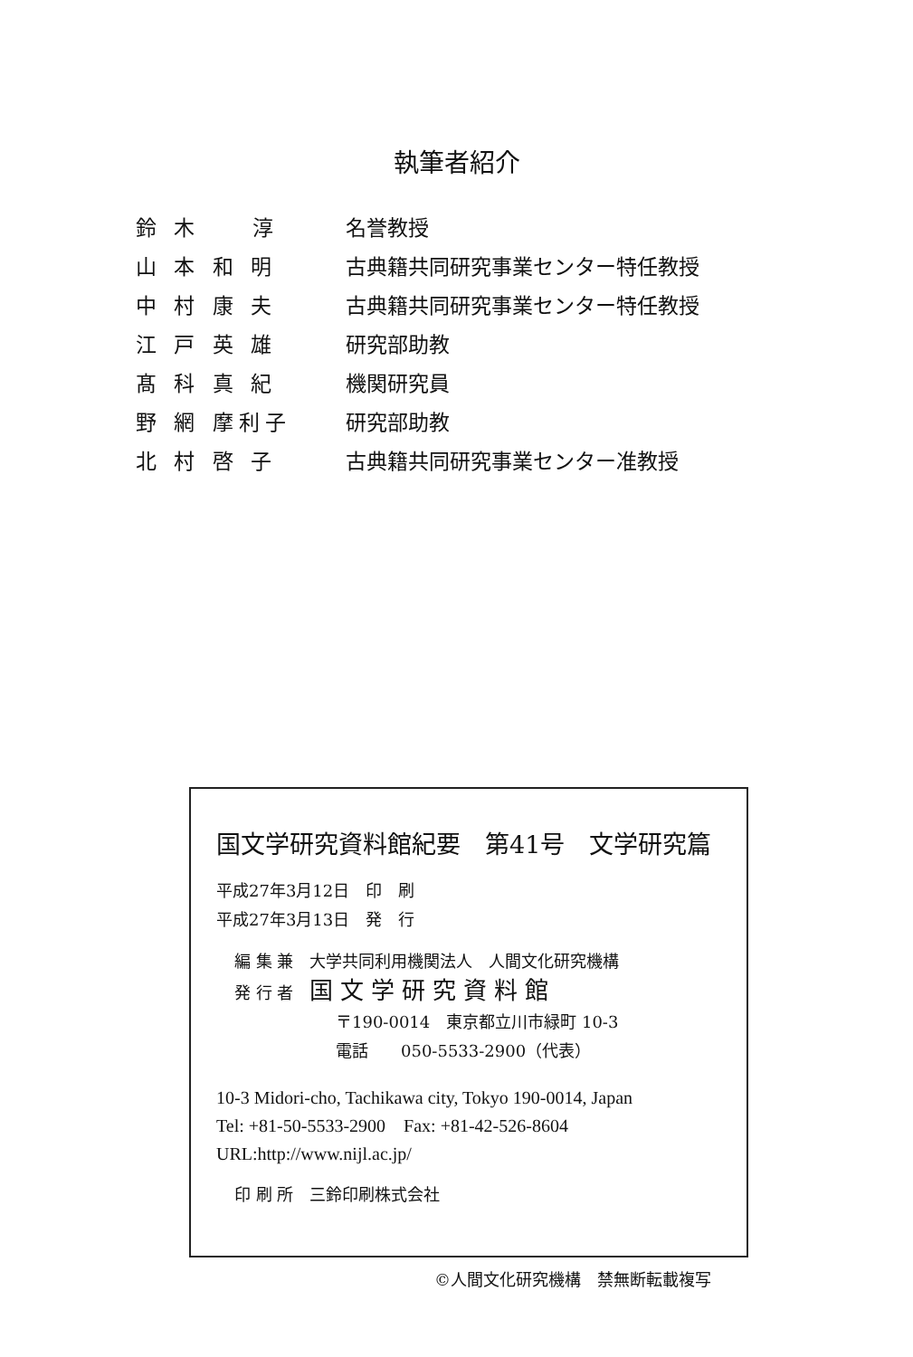執筆者紹介
| 鈴 木 淳 | 名誉教授 |
| 山 本 和 明 | 古典籍共同研究事業センター特任教授 |
| 中 村 康 夫 | 古典籍共同研究事業センター特任教授 |
| 江 戸 英 雄 | 研究部助教 |
| 髙 科 真 紀 | 機関研究員 |
| 野 網 摩利子 | 研究部助教 |
| 北 村 啓 子 | 古典籍共同研究事業センター准教授 |
国文学研究資料館紀要　第41号　文学研究篇
平成27年3月12日　印　刷
平成27年3月13日　発　行
編 集 兼　大学共同利用機関法人　人間文化研究機構
発 行 者　国文学研究資料館
〒190-0014　東京都立川市緑町 10-3
電話　　050-5533-2900（代表）
10-3 Midori-cho, Tachikawa city, Tokyo 190-0014, Japan
Tel: +81-50-5533-2900　Fax: +81-42-526-8604
URL:http://www.nijl.ac.jp/
印 刷 所　三鈴印刷株式会社
©人間文化研究機構　禁無断転載複写